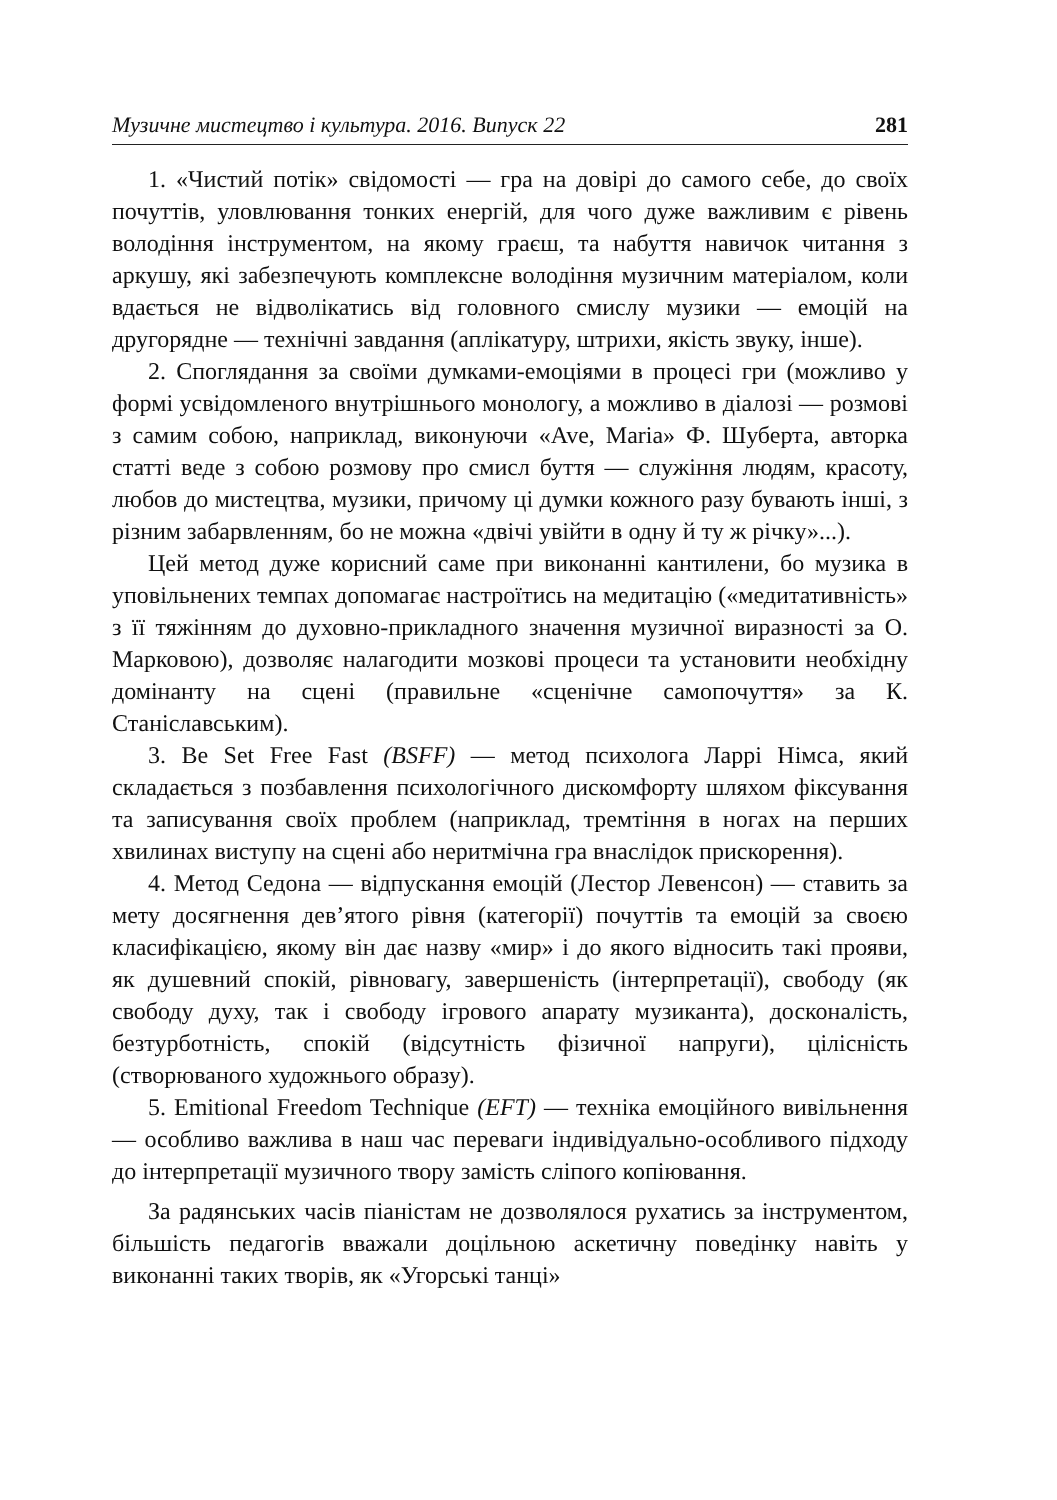Музичне мистецтво і культура. 2016. Випуск 22 281
1. «Чистий потік» свідомості — гра на довірі до самого себе, до своїх почуттів, уловлювання тонких енергій, для чого дуже важливим є рівень володіння інструментом, на якому граєш, та набуття навичок читання з аркушу, які забезпечують комплексне володіння музичним матеріалом, коли вдається не відволікатись від головного смислу музики — емоцій на другорядне — технічні завдання (аплікатуру, штрихи, якість звуку, інше).
2. Споглядання за своїми думками-емоціями в процесі гри (можливо у формі усвідомленого внутрішнього монологу, а можливо в діалозі — розмові з самим собою, наприклад, виконуючи «Ave, Maria» Ф. Шуберта, авторка статті веде з собою розмову про смисл буття — служіння людям, красоту, любов до мистецтва, музики, причому ці думки кожного разу бувають інші, з різним забарвленням, бо не можна «двічі увійти в одну й ту ж річку»...).
Цей метод дуже корисний саме при виконанні кантилени, бо музика в уповільнених темпах допомагає настроїтись на медитацію («медитативність» з її тяжінням до духовно-прикладного значення музичної виразності за О. Марковою), дозволяє налагодити мозкові процеси та установити необхідну домінанту на сцені (правильне «сценічне самопочуття» за К. Станіславським).
3. Be Set Free Fast (BSFF) — метод психолога Ларрі Німса, який складається з позбавлення психологічного дискомфорту шляхом фіксування та записування своїх проблем (наприклад, тремтіння в ногах на перших хвилинах виступу на сцені або неритмічна гра внаслідок прискорення).
4. Метод Седона — відпускання емоцій (Лестор Левенсон) — ставить за мету досягнення дев’ятого рівня (категорії) почуттів та емоцій за своєю класифікацією, якому він дає назву «мир» і до якого відносить такі прояви, як душевний спокій, рівновагу, завершеність (інтерпретації), свободу (як свободу духу, так і свободу ігрового апарату музиканта), досконалість, безтурботність, спокій (відсутність фізичної напруги), цілісність (створюваного художнього образу).
5. Emitional Freedom Technique (EFT) — техніка емоційного вивільнення — особливо важлива в наш час переваги індивідуально-особливого підходу до інтерпретації музичного твору замість сліпого копіювання.
За радянських часів піаністам не дозволялося рухатись за інструментом, більшість педагогів вважали доцільною аскетичну поведінку навіть у виконанні таких творів, як «Угорські танці»